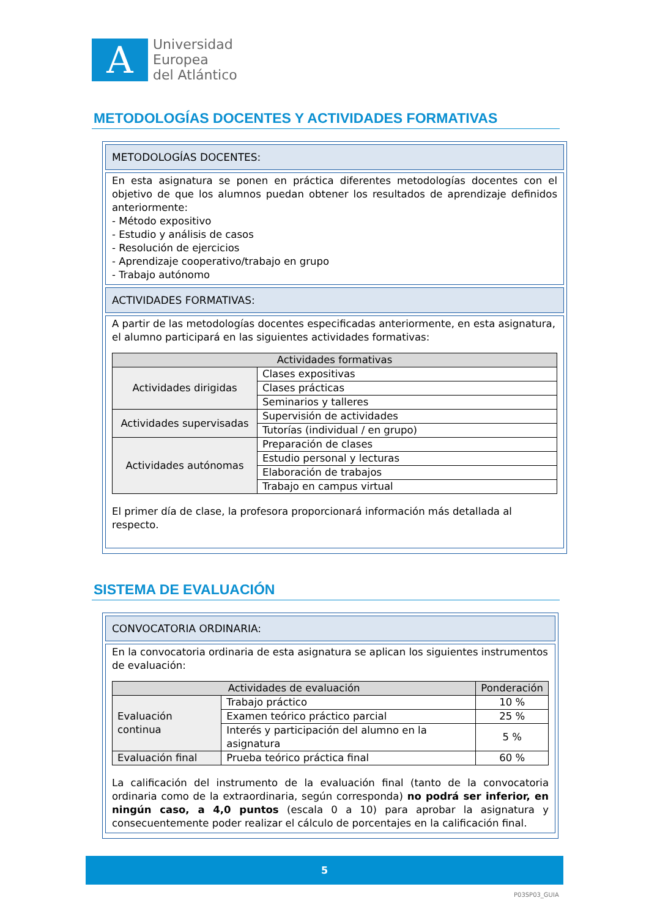A
Universidad
Europea
del Atlántico
METODOLOGÍAS DOCENTES Y ACTIVIDADES FORMATIVAS
METODOLOGÍAS DOCENTES:
En esta asignatura se ponen en práctica diferentes metodologías docentes con el objetivo de que los alumnos puedan obtener los resultados de aprendizaje definidos anteriormente:
- Método expositivo
- Estudio y análisis de casos
- Resolución de ejercicios
- Aprendizaje cooperativo/trabajo en grupo
- Trabajo autónomo
ACTIVIDADES FORMATIVAS:
A partir de las metodologías docentes especificadas anteriormente, en esta asignatura, el alumno participará en las siguientes actividades formativas:
| Actividades formativas | |
| --- | --- |
| Actividades dirigidas | Clases expositivas |
| | Clases prácticas |
| | Seminarios y talleres |
| Actividades supervisadas | Supervisión de actividades |
| | Tutorías (individual / en grupo) |
| Actividades autónomas | Preparación de clases |
| | Estudio personal y lecturas |
| | Elaboración de trabajos |
| | Trabajo en campus virtual |
El primer día de clase, la profesora proporcionará información más detallada al respecto.
SISTEMA DE EVALUACIÓN
CONVOCATORIA ORDINARIA:
En la convocatoria ordinaria de esta asignatura se aplican los siguientes instrumentos de evaluación:
| Actividades de evaluación | | Ponderación |
| --- | --- | --- |
| Evaluación continua | Trabajo práctico | 10 % |
| | Examen teórico práctico parcial | 25 % |
| | Interés y participación del alumno en la asignatura | 5 % |
| Evaluación final | Prueba teórico práctica final | 60 % |
La calificación del instrumento de la evaluación final (tanto de la convocatoria ordinaria como de la extraordinaria, según corresponda) no podrá ser inferior, en ningún caso, a 4,0 puntos (escala 0 a 10) para aprobar la asignatura y consecuentemente poder realizar el cálculo de porcentajes en la calificación final.
5
P03SP03_GUIA